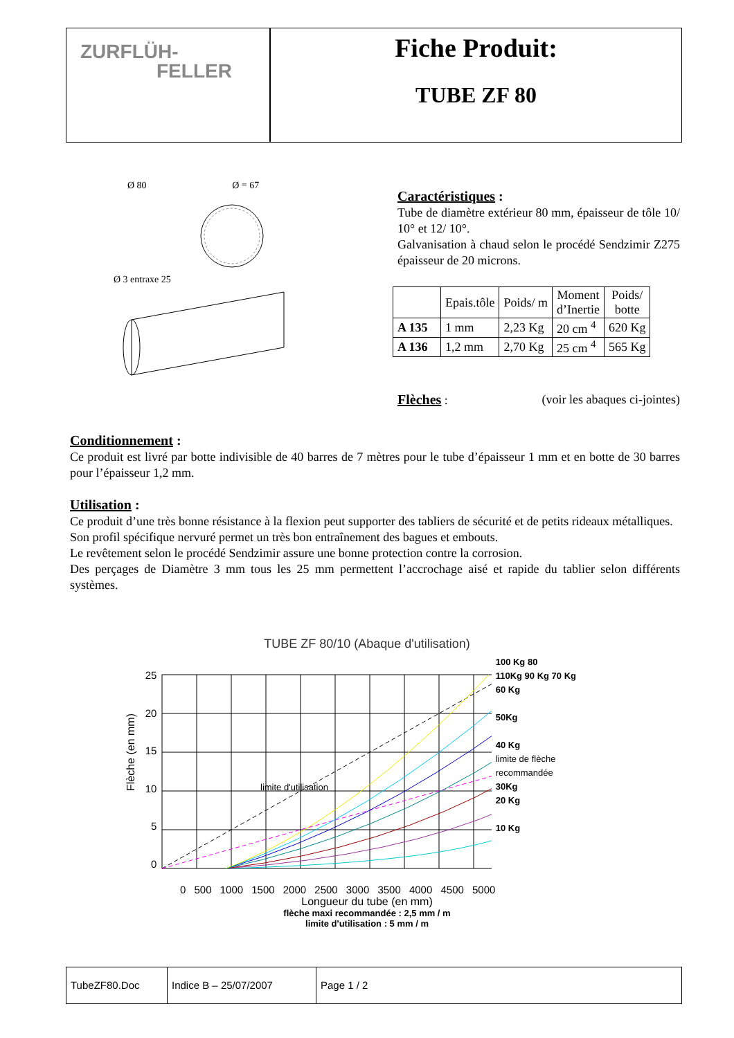ZURFLÜH-
FELLER
Fiche Produit:
TUBE ZF 80
Ø 80 Ø = 67
Ø 3 entraxe 25
Caractéristiques :
Tube de diamètre extérieur 80 mm, épaisseur de tôle 10/ 10° et 12/ 10°.
Galvanisation à chaud selon le procédé Sendzimir Z275 épaisseur de 20 microns.
| | Epais.tôle | Poids/ m | Moment d’Inertie | Poids/ botte |
| --- | --- | --- | --- | --- |
| A 135 | 1 mm | 2,23 Kg | 20 cm <sup>4</sup> | 620 Kg |
| A 136 | 1,2 mm | 2,70 Kg | 25 cm <sup>4</sup> | 565 Kg |
Flèches
: (voir les abaques ci-jointes)
Conditionnement :
Ce produit est livré par botte indivisible de 40 barres de 7 mètres pour le tube d’épaisseur 1 mm et en botte de 30 barres pour l’épaisseur 1,2 mm.
Utilisation :
Ce produit d’une très bonne résistance à la flexion peut supporter des tabliers de sécurité et de petits rideaux métalliques.
Son profil spécifique nervuré permet un très bon entraînement des bagues et embouts.
Le revêtement selon le procédé Sendzimir assure une bonne protection contre la corrosion.
Des perçages de Diamètre 3 mm tous les 25 mm permettent l’accrochage aisé et rapide du tablier selon différents systèmes.
TUBE ZF 80/10 (Abaque d'utilisation)
Flèche (en mm)
25
20
15
10
5
0
limite d'utilisation
100 Kg 80
110Kg 90 Kg 70 Kg
60 Kg
50Kg
40 Kg
limite de flèche recommandée
30Kg
20 Kg
10 Kg
0 500 1000 1500 2000 2500 3000 3500 4000 4500 5000
Longueur du tube (en mm)
flèche maxi recommandée : 2,5 mm / m
limite d'utilisation : 5 mm / m
TubeZF80.Doc Indice B – 25/07/2007 Page 1 / 2